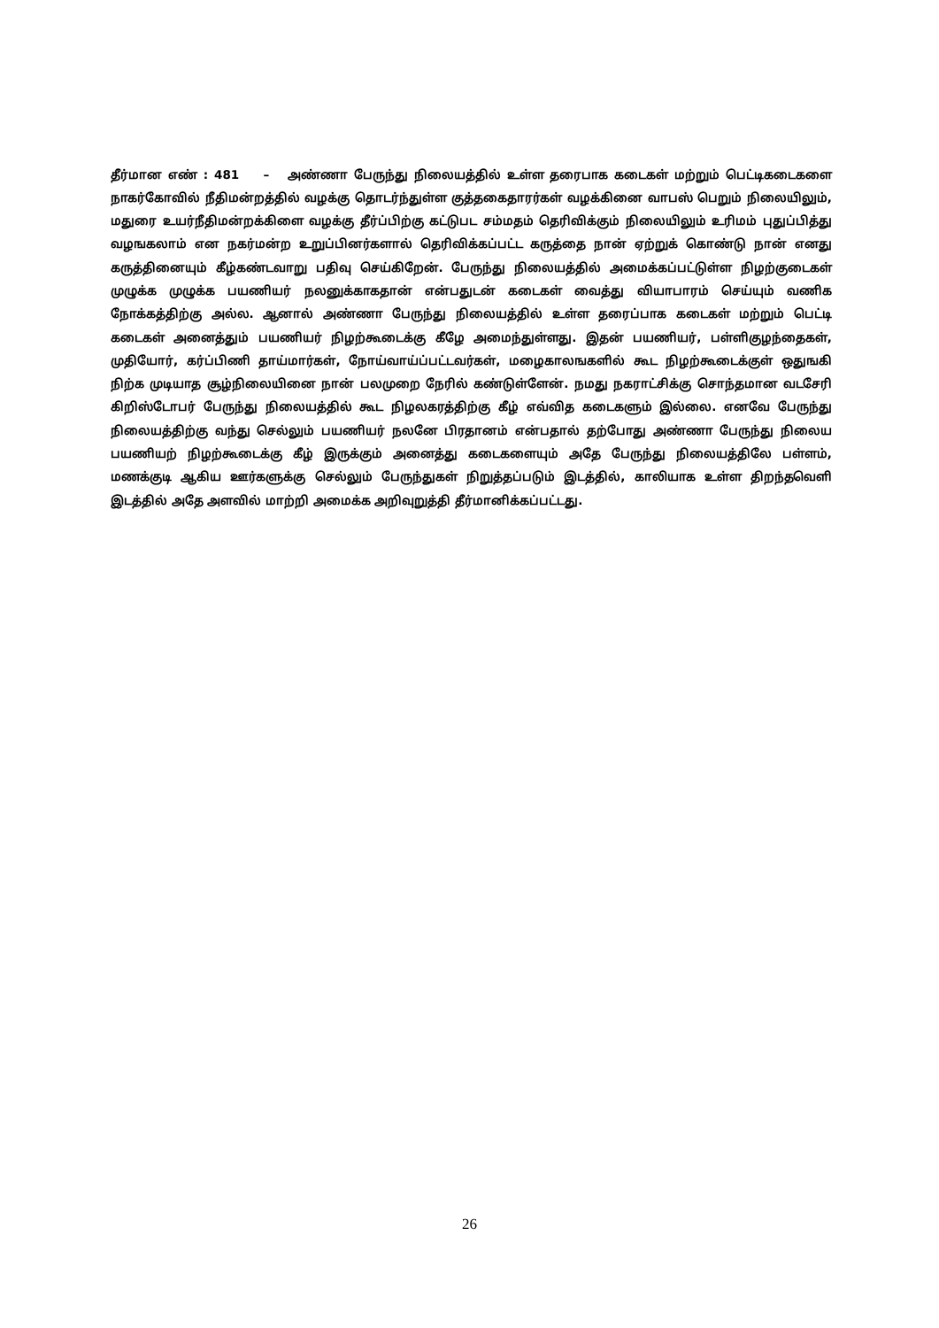தீர்மான எண் : 481 – அண்ணா பேருந்து நிலையத்தில் உள்ள தரைபாக கடைகள் மற்றும் பெட்டிகடைகளை நாகர்கோவில் நீதிமன்றத்தில் வழக்கு தொடர்ந்துள்ள குத்தகைதாரர்கள் வழக்கினை வாபஸ் பெறும் நிலையிலும், மதுரை உயர்நீதிமன்றக்கிளை வழக்கு தீர்ப்பிற்கு கட்டுபட சம்மதம் தெரிவிக்கும் நிலையிலும் உரிமம் புதுப்பித்து வழஙகலாம் என நகர்மன்ற உறுப்பினர்களால் தெரிவிக்கப்பட்ட கருத்தை நான் ஏற்றுக் கொண்டு நான் எனது கருத்தினையும் கீழ்கண்டவாறு பதிவு செய்கிறேன். பேருந்து நிலையத்தில் அமைக்கப்பட்டுள்ள நிழற்குடைகள் முழுக்க முழுக்க பயணியர் நலனுக்காகதான் என்பதுடன் கடைகள் வைத்து வியாபாரம் செய்யும் வணிக நோக்கத்திற்கு அல்ல. ஆனால் அண்ணா பேருந்து நிலையத்தில் உள்ள தரைப்பாக கடைகள் மற்றும் பெட்டி கடைகள் அனைத்தும் பயணியர் நிழற்கூடைக்கு கீழே அமைந்துள்ளது. இதன் பயணியர், பள்ளிகுழந்தைகள், முதியோர், கர்ப்பிணி தாய்மார்கள், நோய்வாய்ப்பட்டவர்கள், மழைகாலஙகளில் கூட நிழற்கூடைக்குள் ஒதுஙகி நிற்க முடியாத சூழ்நிலையினை நான் பலமுறை நேரில் கண்டுள்ளேன். நமது நகராட்சிக்கு சொந்தமான வடசேரி கிறிஸ்டோபர் பேருந்து நிலையத்தில் கூட நிழலகரத்திற்கு கீழ் எவ்வித கடைகளும் இல்லை. எனவே பேருந்து நிலையத்திற்கு வந்து செல்லும் பயணியர் நலனே பிரதானம் என்பதால் தற்போது அண்ணா பேருந்து நிலைய பயணியற் நிழற்கூடைக்கு கீழ் இருக்கும் அனைத்து கடைகளையும் அதே பேருந்து நிலையத்திலே பள்ளம், மணக்குடி ஆகிய ஊர்களுக்கு செல்லும் பேருந்துகள் நிறுத்தப்படும் இடத்தில், காலியாக உள்ள திறந்தவெளி இடத்தில் அதே அளவில் மாற்றி அமைக்க அறிவுறுத்தி தீர்மானிக்கப்பட்டது.
26